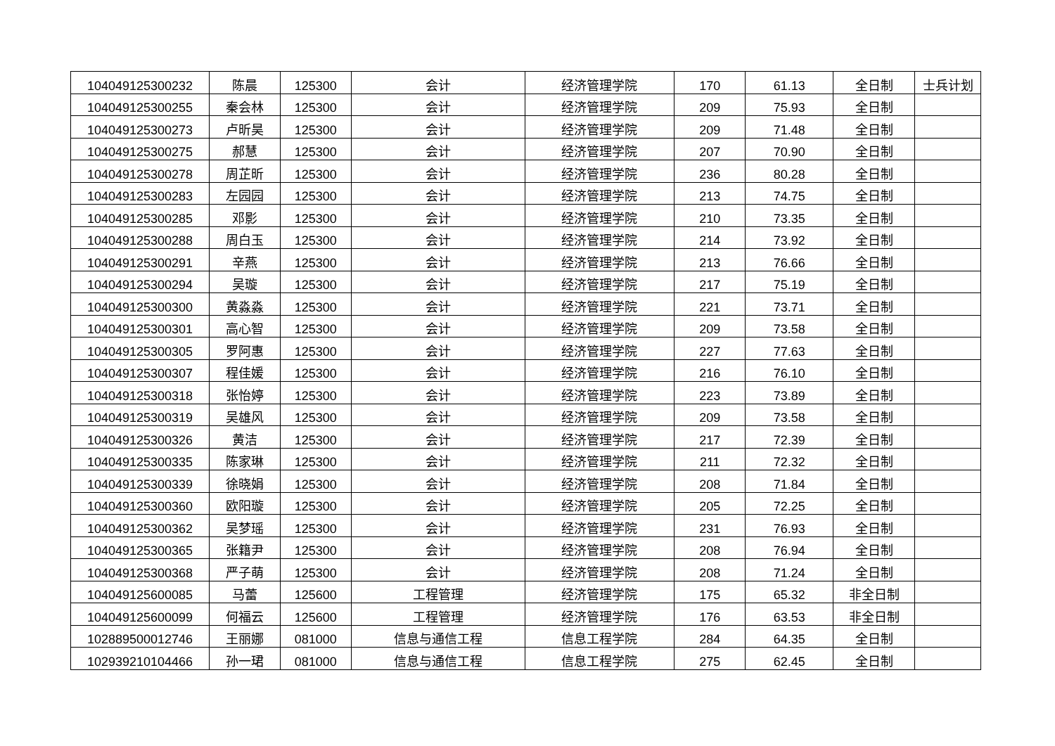| 104049125300232 | 陈晨 | 125300 | 会计 | 经济管理学院 | 170 | 61.13 | 全日制 | 士兵计划 |
| 104049125300255 | 秦会林 | 125300 | 会计 | 经济管理学院 | 209 | 75.93 | 全日制 | |
| 104049125300273 | 卢昕昊 | 125300 | 会计 | 经济管理学院 | 209 | 71.48 | 全日制 | |
| 104049125300275 | 郝慧 | 125300 | 会计 | 经济管理学院 | 207 | 70.90 | 全日制 | |
| 104049125300278 | 周芷昕 | 125300 | 会计 | 经济管理学院 | 236 | 80.28 | 全日制 | |
| 104049125300283 | 左园园 | 125300 | 会计 | 经济管理学院 | 213 | 74.75 | 全日制 | |
| 104049125300285 | 邓影 | 125300 | 会计 | 经济管理学院 | 210 | 73.35 | 全日制 | |
| 104049125300288 | 周白玉 | 125300 | 会计 | 经济管理学院 | 214 | 73.92 | 全日制 | |
| 104049125300291 | 辛燕 | 125300 | 会计 | 经济管理学院 | 213 | 76.66 | 全日制 | |
| 104049125300294 | 吴璇 | 125300 | 会计 | 经济管理学院 | 217 | 75.19 | 全日制 | |
| 104049125300300 | 黄淼淼 | 125300 | 会计 | 经济管理学院 | 221 | 73.71 | 全日制 | |
| 104049125300301 | 高心智 | 125300 | 会计 | 经济管理学院 | 209 | 73.58 | 全日制 | |
| 104049125300305 | 罗阿惠 | 125300 | 会计 | 经济管理学院 | 227 | 77.63 | 全日制 | |
| 104049125300307 | 程佳媛 | 125300 | 会计 | 经济管理学院 | 216 | 76.10 | 全日制 | |
| 104049125300318 | 张怡婷 | 125300 | 会计 | 经济管理学院 | 223 | 73.89 | 全日制 | |
| 104049125300319 | 吴雄风 | 125300 | 会计 | 经济管理学院 | 209 | 73.58 | 全日制 | |
| 104049125300326 | 黄洁 | 125300 | 会计 | 经济管理学院 | 217 | 72.39 | 全日制 | |
| 104049125300335 | 陈家琳 | 125300 | 会计 | 经济管理学院 | 211 | 72.32 | 全日制 | |
| 104049125300339 | 徐晓娟 | 125300 | 会计 | 经济管理学院 | 208 | 71.84 | 全日制 | |
| 104049125300360 | 欧阳璇 | 125300 | 会计 | 经济管理学院 | 205 | 72.25 | 全日制 | |
| 104049125300362 | 吴梦瑶 | 125300 | 会计 | 经济管理学院 | 231 | 76.93 | 全日制 | |
| 104049125300365 | 张籍尹 | 125300 | 会计 | 经济管理学院 | 208 | 76.94 | 全日制 | |
| 104049125300368 | 严子萌 | 125300 | 会计 | 经济管理学院 | 208 | 71.24 | 全日制 | |
| 104049125600085 | 马蕾 | 125600 | 工程管理 | 经济管理学院 | 175 | 65.32 | 非全日制 | |
| 104049125600099 | 何福云 | 125600 | 工程管理 | 经济管理学院 | 176 | 63.53 | 非全日制 | |
| 102889500012746 | 王丽娜 | 081000 | 信息与通信工程 | 信息工程学院 | 284 | 64.35 | 全日制 | |
| 102939210104466 | 孙一珺 | 081000 | 信息与通信工程 | 信息工程学院 | 275 | 62.45 | 全日制 | |